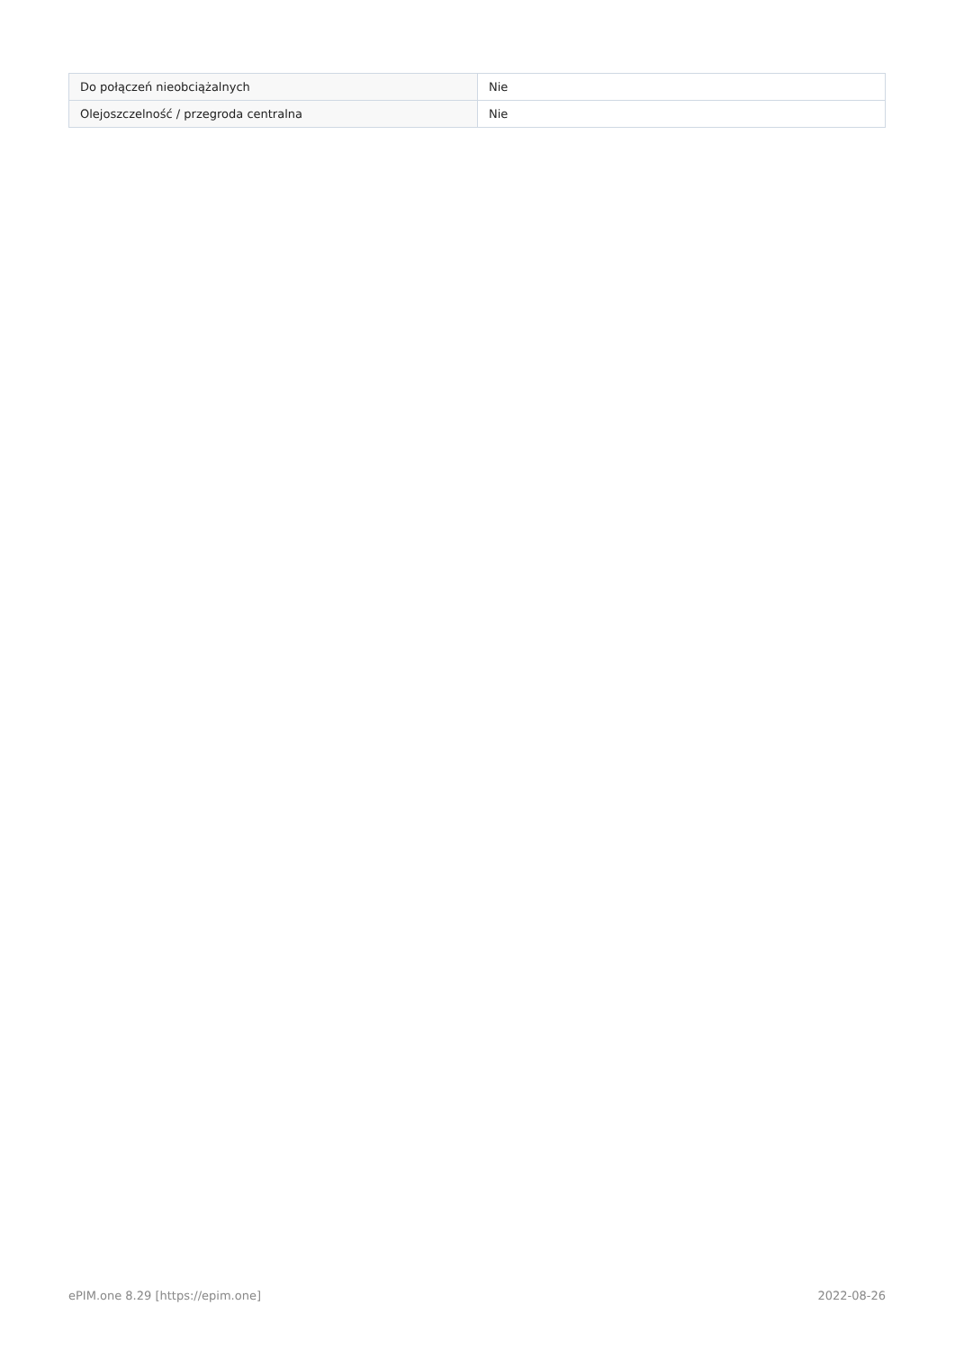| Do połączeń nieobciążalnych | Nie |
| Olejoszczelność / przegroda centralna | Nie |
ePIM.one 8.29 [https://epim.one] 2022-08-26